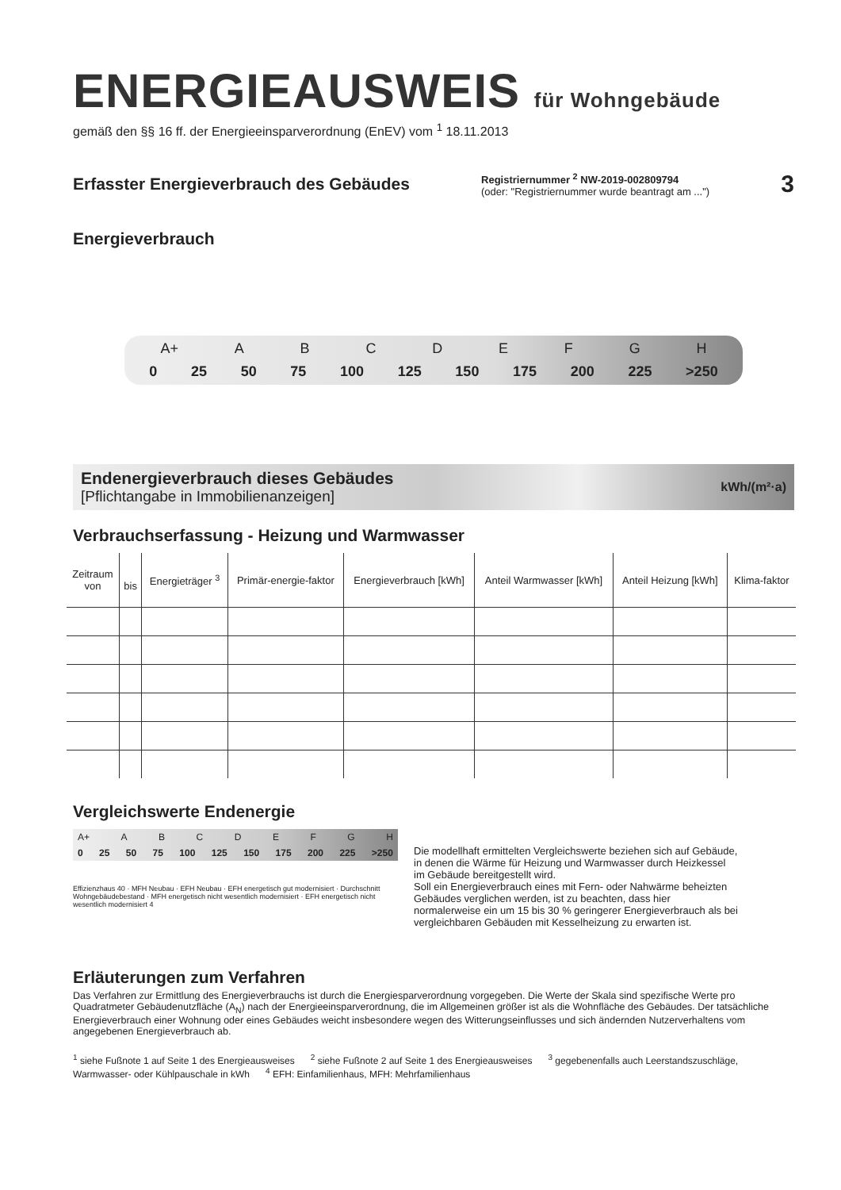ENERGIEAUSWEIS für Wohngebäude
gemäß den §§ 16 ff. der Energieeinsparverordnung (EnEV) vom <sup>1</sup> 18.11.2013
Erfasster Energieverbrauch des Gebäudes
Registriernummer <sup>2</sup> NW-2019-002809794
(oder: "Registriernummer wurde beantragt am ...")
3
Energieverbrauch
A+ ABCDEFGH
0 25 50 75 100 125 150 175 200 225 >250
Endenergieverbrauch dieses Gebäudes
[Pflichtangabe in Immobilienanzeigen]
kWh/(m²·a)
Verbrauchserfassung - Heizung und Warmwasser
| Zeitraum von | bis | Energieträger <sup>3</sup> | Primär-energie-faktor | Energieverbrauch [kWh] | Anteil Warmwasser [kWh] | Anteil Heizung [kWh] | Klima-faktor |
| --- | --- | --- | --- | --- | --- | --- | --- |
Vergleichswerte Endenergie
A+ ABCDEFGH
0 25 50 75 100 125 150 175 200 225 >250
Effizienzhaus 40 · MFH Neubau · EFH Neubau · EFH energetisch gut modernisiert · Durchschnitt Wohngebäudebestand · MFH energetisch nicht wesentlich modernisiert · EFH energetisch nicht wesentlich modernisiert 4
Die modellhaft ermittelten Vergleichswerte beziehen sich auf Gebäude, in denen die Wärme für Heizung und Warmwasser durch Heizkessel im Gebäude bereitgestellt wird.
Soll ein Energieverbrauch eines mit Fern- oder Nahwärme beheizten Gebäudes verglichen werden, ist zu beachten, dass hier normalerweise ein um 15 bis 30 % geringerer Energieverbrauch als bei vergleichbaren Gebäuden mit Kesselheizung zu erwarten ist.
Erläuterungen zum Verfahren
Das Verfahren zur Ermittlung des Energieverbrauchs ist durch die Energiesparverordnung vorgegeben. Die Werte der Skala sind spezifische Werte pro Quadratmeter Gebäudenutzfläche (A<sub>N</sub>) nach der Energieeinsparverordnung, die im Allgemeinen größer ist als die Wohnfläche des Gebäudes. Der tatsächliche Energieverbrauch einer Wohnung oder eines Gebäudes weicht insbesondere wegen des Witterungseinflusses und sich ändernden Nutzerverhaltens vom angegebenen Energieverbrauch ab.
<sup>1</sup> siehe Fußnote 1 auf Seite 1 des Energieausweises <sup>2</sup> siehe Fußnote 2 auf Seite 1 des Energieausweises <sup>3</sup> gegebenenfalls auch Leerstandszuschläge, Warmwasser- oder Kühlpauschale in kWh <sup>4</sup> EFH: Einfamilienhaus, MFH: Mehrfamilienhaus